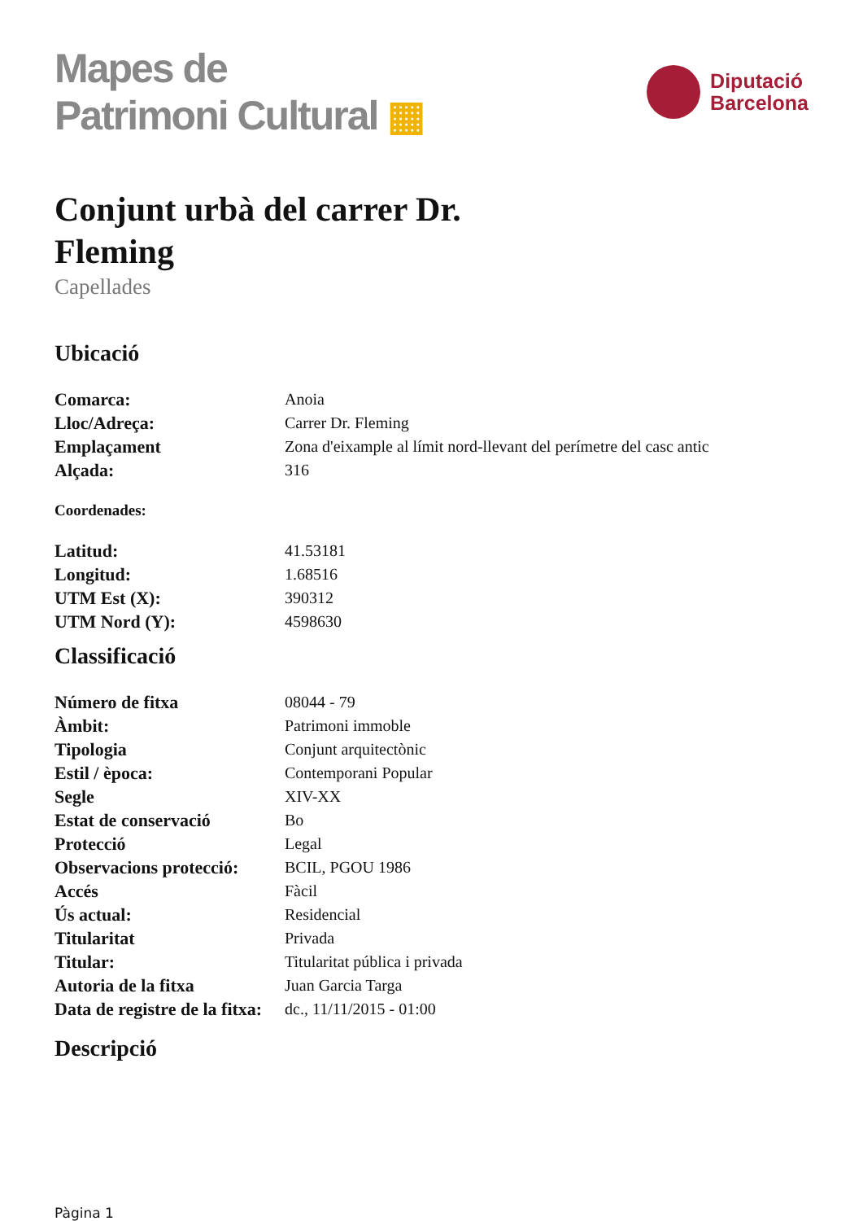Mapes de
Patrimoni Cultural ▦
Diputació
Barcelona
Conjunt urbà del carrer Dr. Fleming
Capellades
Ubicació
| Comarca: | Anoia |
| Lloc/Adreça: | Carrer Dr. Fleming |
| Emplaçament | Zona d'eixample al límit nord-llevant del perímetre del casc antic |
| Alçada: | 316 |
Coordenades:
| Latitud: | 41.53181 |
| Longitud: | 1.68516 |
| UTM Est (X): | 390312 |
| UTM Nord (Y): | 4598630 |
Classificació
| Número de fitxa | 08044 - 79 |
| Àmbit: | Patrimoni immoble |
| Tipologia | Conjunt arquitectònic |
| Estil / època: | Contemporani Popular |
| Segle | XIV-XX |
| Estat de conservació | Bo |
| Protecció | Legal |
| Observacions protecció: | BCIL, PGOU 1986 |
| Accés | Fàcil |
| Ús actual: | Residencial |
| Titularitat | Privada |
| Titular: | Titularitat pública i privada |
| Autoria de la fitxa | Juan Garcia Targa |
| Data de registre de la fitxa: | dc., 11/11/2015 - 01:00 |
Descripció
Pàgina 1